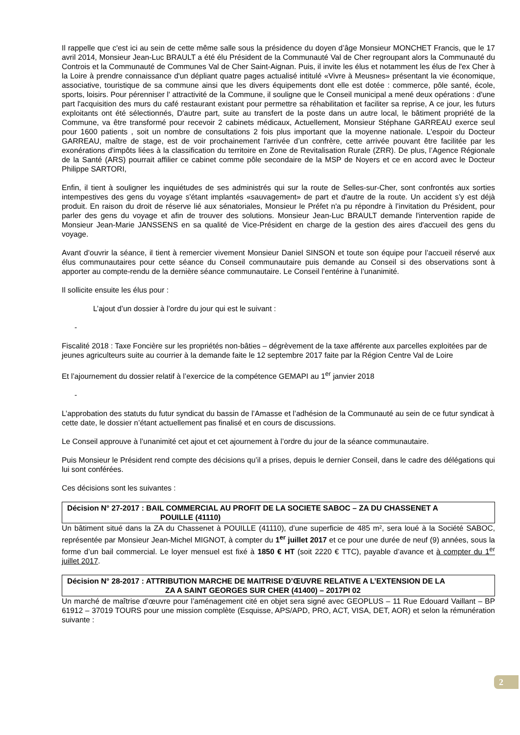Il rappelle que c'est ici au sein de cette même salle sous la présidence du doyen d’âge Monsieur MONCHET Francis, que le 17 avril 2014, Monsieur Jean-Luc BRAULT a été élu Président de la Communauté Val de Cher regroupant alors la Communauté du Controis et la Communauté de Communes Val de Cher Saint-Aignan. Puis, il invite les élus et notamment les élus de l'ex Cher à la Loire à prendre connaissance d'un dépliant quatre pages actualisé intitulé «Vivre à Meusnes» présentant la vie économique, associative, touristique de sa commune ainsi que les divers équipements dont elle est dotée : commerce, pôle santé, école, sports, loisirs. Pour pérenniser l' attractivité de la Commune, il souligne que le Conseil municipal a mené deux opérations : d'une part l'acquisition des murs du café restaurant existant pour permettre sa réhabilitation et faciliter sa reprise, A ce jour, les futurs exploitants ont été sélectionnés, D'autre part, suite au transfert de la poste dans un autre local, le bâtiment propriété de la Commune, va être transformé pour recevoir 2 cabinets médicaux, Actuellement, Monsieur Stéphane GARREAU exerce seul pour 1600 patients , soit un nombre de consultations 2 fois plus important que la moyenne nationale. L'espoir du Docteur GARREAU, maître de stage, est de voir prochainement l'arrivée d’un confrère, cette arrivée pouvant être facilitée par les exonérations d'impôts liées à la classification du territoire en Zone de Revitalisation Rurale (ZRR). De plus, l’Agence Régionale de la Santé (ARS) pourrait affilier ce cabinet comme pôle secondaire de la MSP de Noyers et ce en accord avec le Docteur Philippe SARTORI,
Enfin, il tient à souligner les inquiétudes de ses administrés qui sur la route de Selles-sur-Cher, sont confrontés aux sorties intempestives des gens du voyage s'étant implantés «sauvagement» de part et d'autre de la route. Un accident s’y est déjà produit. En raison du droit de réserve lié aux sénatoriales, Monsieur le Préfet n'a pu répondre à l’invitation du Président, pour parler des gens du voyage et afin de trouver des solutions. Monsieur Jean-Luc BRAULT demande l'intervention rapide de Monsieur Jean-Marie JANSSENS en sa qualité de Vice-Président en charge de la gestion des aires d'accueil des gens du voyage.
Avant d’ouvrir la séance, il tient à remercier vivement Monsieur Daniel SINSON et toute son équipe pour l’accueil réservé aux élus communautaires pour cette séance du Conseil communautaire puis demande au Conseil si des observations sont à apporter au compte-rendu de la dernière séance communautaire. Le Conseil l’entérine à l’unanimité.
Il sollicite ensuite les élus pour :
L’ajout d’un dossier à l’ordre du jour qui est le suivant :
-
Fiscalité 2018 : Taxe Foncière sur les propriétés non-bâties – dégrèvement de la taxe afférente aux parcelles exploitées par de jeunes agriculteurs suite au courrier à la demande faite le 12 septembre 2017 faite par la Région Centre Val de Loire
Et l’ajournement du dossier relatif à l’exercice de la compétence GEMAPI au 1<sup>er</sup> janvier 2018
-
L’approbation des statuts du futur syndicat du bassin de l’Amasse et l’adhésion de la Communauté au sein de ce futur syndicat à cette date, le dossier n’étant actuellement pas finalisé et en cours de discussions.
Le Conseil approuve à l’unanimité cet ajout et cet ajournement à l’ordre du jour de la séance communautaire.
Puis Monsieur le Président rend compte des décisions qu’il a prises, depuis le dernier Conseil, dans le cadre des délégations qui lui sont conférées.
Ces décisions sont les suivantes :
Décision N° 27-2017 : BAIL COMMERCIAL AU PROFIT DE LA SOCIETE SABOC – ZA DU CHASSENET A POUILLE (41110)
Un bâtiment situé dans la ZA du Chassenet à POUILLE (41110), d’une superficie de 485 m², sera loué à la Société SABOC, représentée par Monsieur Jean-Michel MIGNOT, à compter du 1<sup>er</sup> juillet 2017 et ce pour une durée de neuf (9) années, sous la forme d’un bail commercial. Le loyer mensuel est fixé à 1850 € HT (soit 2220 € TTC), payable d’avance et à compter du 1<sup>er</sup> juillet 2017.
Décision N° 28-2017 : ATTRIBUTION MARCHE DE MAITRISE D’ŒUVRE RELATIVE A L’EXTENSION DE LA
ZA A SAINT GEORGES SUR CHER (41400) – 2017PI 02
Un marché de maîtrise d’œuvre pour l’aménagement cité en objet sera signé avec GEOPLUS – 11 Rue Edouard Vaillant – BP 61912 – 37019 TOURS pour une mission complète (Esquisse, APS/APD, PRO, ACT, VISA, DET, AOR) et selon la rémunération suivante :
2